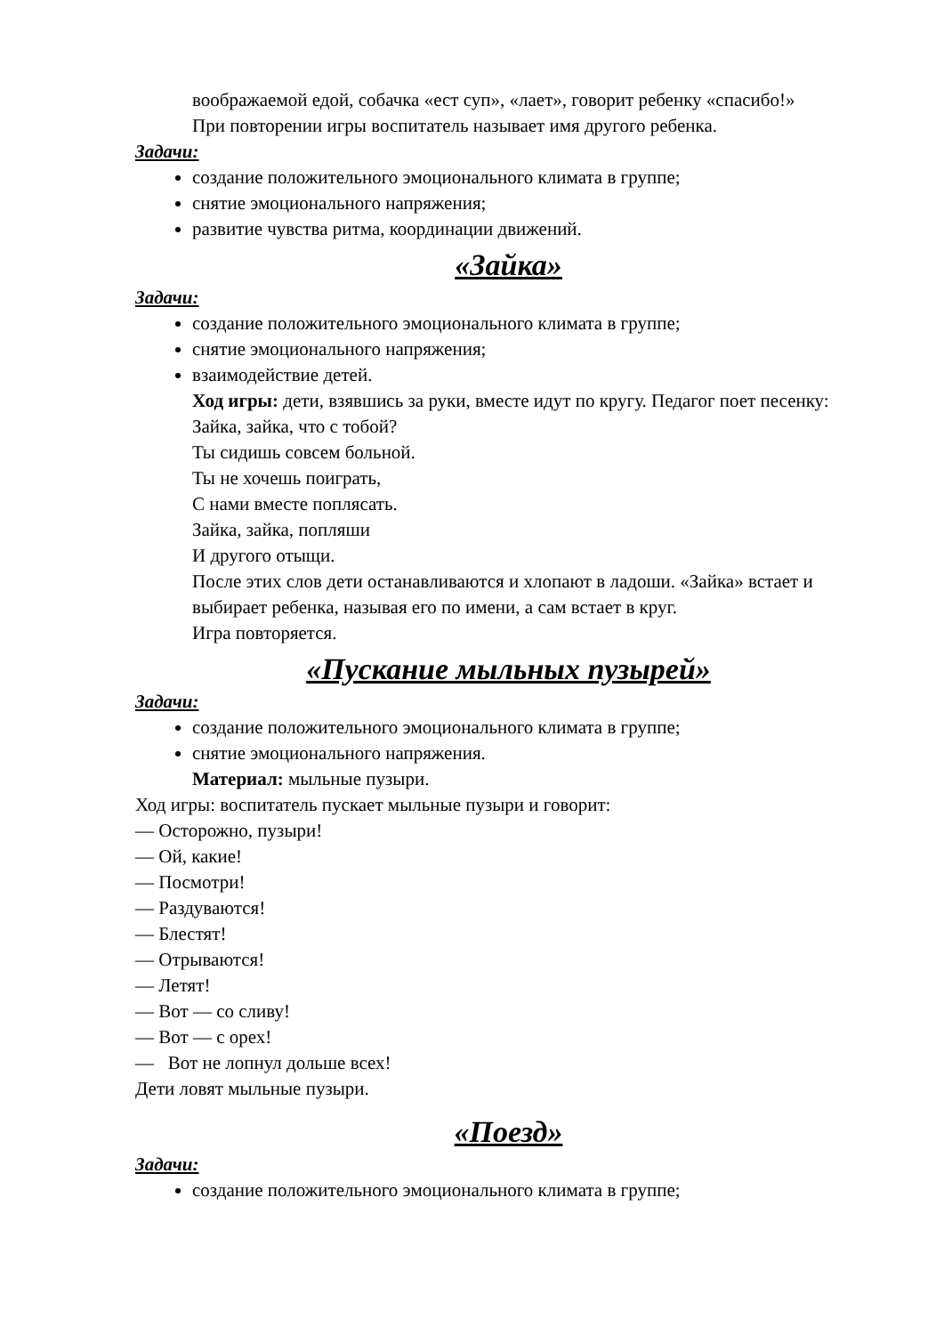воображаемой едой, собачка «ест суп», «лает», говорит ребенку «спасибо!»
При повторении игры воспитатель называет имя другого ребенка.
Задачи:
создание положительного эмоционального климата в группе;
снятие эмоционального напряжения;
развитие чувства ритма, координации движений.
«Зайка»
Задачи:
создание положительного эмоционального климата в группе;
снятие эмоционального напряжения;
взаимодействие детей.
Ход игры: дети, взявшись за руки, вместе идут по кругу. Педагог поет песенку:
Зайка, зайка, что с тобой?
Ты сидишь совсем больной.
Ты не хочешь поиграть,
С нами вместе поплясать.
Зайка, зайка, попляши
И другого отыщи.
После этих слов дети останавливаются и хлопают в ладоши. «Зайка» встает и выбирает ребенка, называя его по имени, а сам встает в круг.
Игра повторяется.
«Пускание мыльных пузырей»
Задачи:
создание положительного эмоционального климата в группе;
снятие эмоционального напряжения.
Материал: мыльные пузыри.
Ход игры: воспитатель пускает мыльные пузыри и говорит:
— Осторожно, пузыри!
— Ой, какие!
— Посмотри!
— Раздуваются!
— Блестят!
— Отрываются!
— Летят!
— Вот — со сливу!
— Вот — с орех!
— Вот не лопнул дольше всех!
Дети ловят мыльные пузыри.
«Поезд»
Задачи:
создание положительного эмоционального климата в группе;